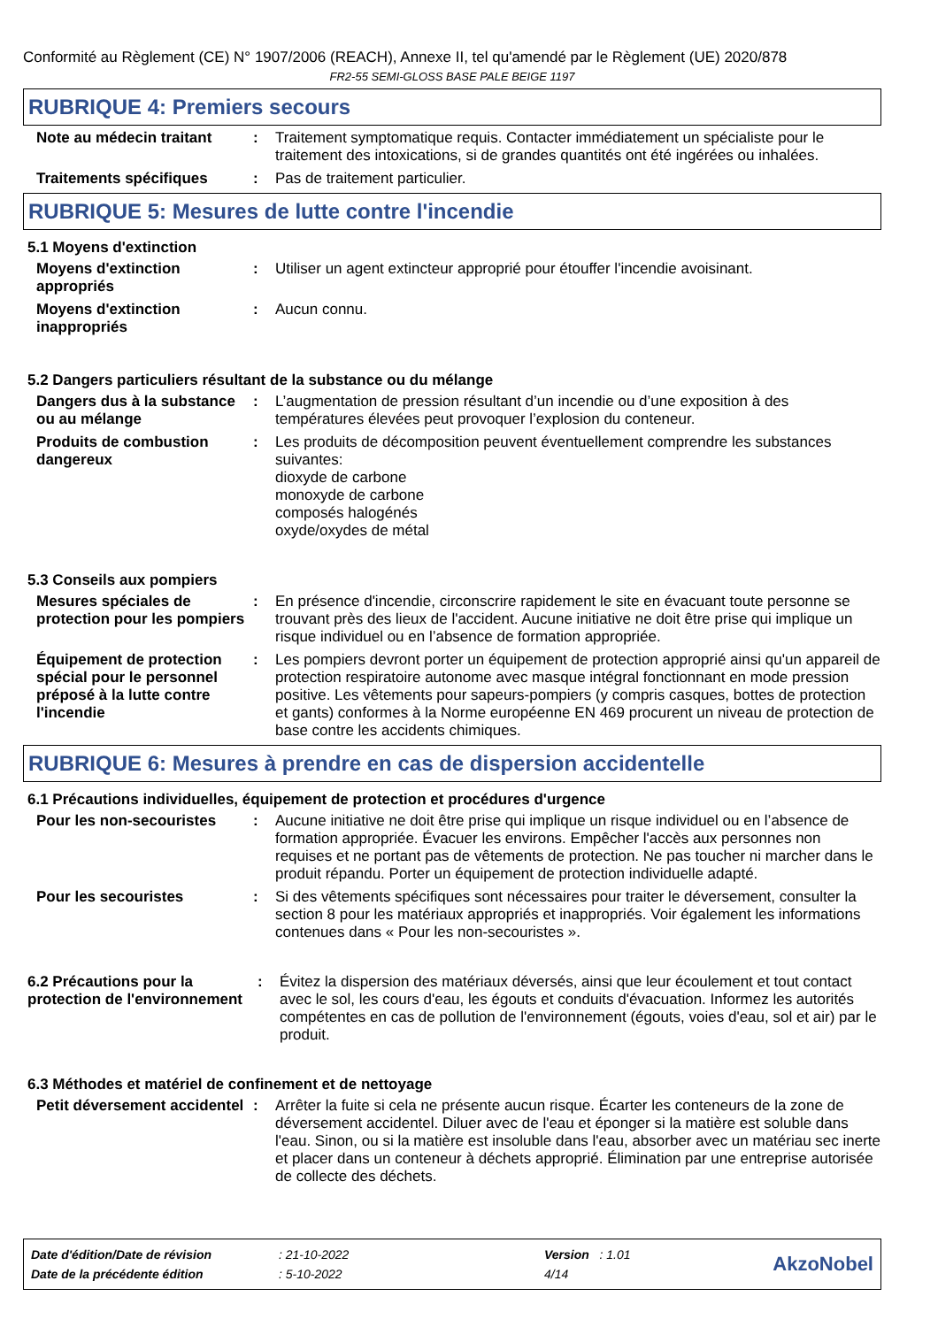Conformité au Règlement (CE) N° 1907/2006 (REACH), Annexe II, tel qu'amendé par le Règlement (UE) 2020/878
FR2-55 SEMI-GLOSS BASE PALE BEIGE 1197
RUBRIQUE 4: Premiers secours
Note au médecin traitant : Traitement symptomatique requis. Contacter immédiatement un spécialiste pour le traitement des intoxications, si de grandes quantités ont été ingérées ou inhalées.
Traitements spécifiques : Pas de traitement particulier.
RUBRIQUE 5: Mesures de lutte contre l'incendie
5.1 Moyens d'extinction
Moyens d'extinction appropriés
: Utiliser un agent extincteur approprié pour étouffer l'incendie avoisinant.
Moyens d'extinction inappropriés
: Aucun connu.
5.2 Dangers particuliers résultant de la substance ou du mélange
Dangers dus à la substance ou au mélange
: L’augmentation de pression résultant d’un incendie ou d’une exposition à des températures élevées peut provoquer l’explosion du conteneur.
Produits de combustion dangereux
: Les produits de décomposition peuvent éventuellement comprendre les substances suivantes:
dioxyde de carbone
monoxyde de carbone
composés halogénés
oxyde/oxydes de métal
5.3 Conseils aux pompiers
Mesures spéciales de protection pour les pompiers
: En présence d'incendie, circonscrire rapidement le site en évacuant toute personne se trouvant près des lieux de l'accident. Aucune initiative ne doit être prise qui implique un risque individuel ou en l’absence de formation appropriée.
Équipement de protection spécial pour le personnel préposé à la lutte contre l'incendie
: Les pompiers devront porter un équipement de protection approprié ainsi qu'un appareil de protection respiratoire autonome avec masque intégral fonctionnant en mode pression positive. Les vêtements pour sapeurs-pompiers (y compris casques, bottes de protection et gants) conformes à la Norme européenne EN 469 procurent un niveau de protection de base contre les accidents chimiques.
RUBRIQUE 6: Mesures à prendre en cas de dispersion accidentelle
6.1 Précautions individuelles, équipement de protection et procédures d'urgence
Pour les non-secouristes : Aucune initiative ne doit être prise qui implique un risque individuel ou en l’absence de formation appropriée. Évacuer les environs. Empêcher l'accès aux personnes non requises et ne portant pas de vêtements de protection. Ne pas toucher ni marcher dans le produit répandu. Porter un équipement de protection individuelle adapté.
Pour les secouristes : Si des vêtements spécifiques sont nécessaires pour traiter le déversement, consulter la section 8 pour les matériaux appropriés et inappropriés. Voir également les informations contenues dans « Pour les non-secouristes ».
6.2 Précautions pour la protection de l'environnement
: Évitez la dispersion des matériaux déversés, ainsi que leur écoulement et tout contact avec le sol, les cours d'eau, les égouts et conduits d'évacuation. Informez les autorités compétentes en cas de pollution de l'environnement (égouts, voies d'eau, sol et air) par le produit.
6.3 Méthodes et matériel de confinement et de nettoyage
Petit déversement accidentel
: Arrêter la fuite si cela ne présente aucun risque. Écarter les conteneurs de la zone de déversement accidentel. Diluer avec de l'eau et éponger si la matière est soluble dans l'eau. Sinon, ou si la matière est insoluble dans l'eau, absorber avec un matériau sec inerte et placer dans un conteneur à déchets approprié. Élimination par une entreprise autorisée de collecte des déchets.
| Date d'édition/Date de révision | : 21-10-2022 | Version : 1.01 |
| Date de la précédente édition | : 5-10-2022 | 4/14 |
AkzoNobel